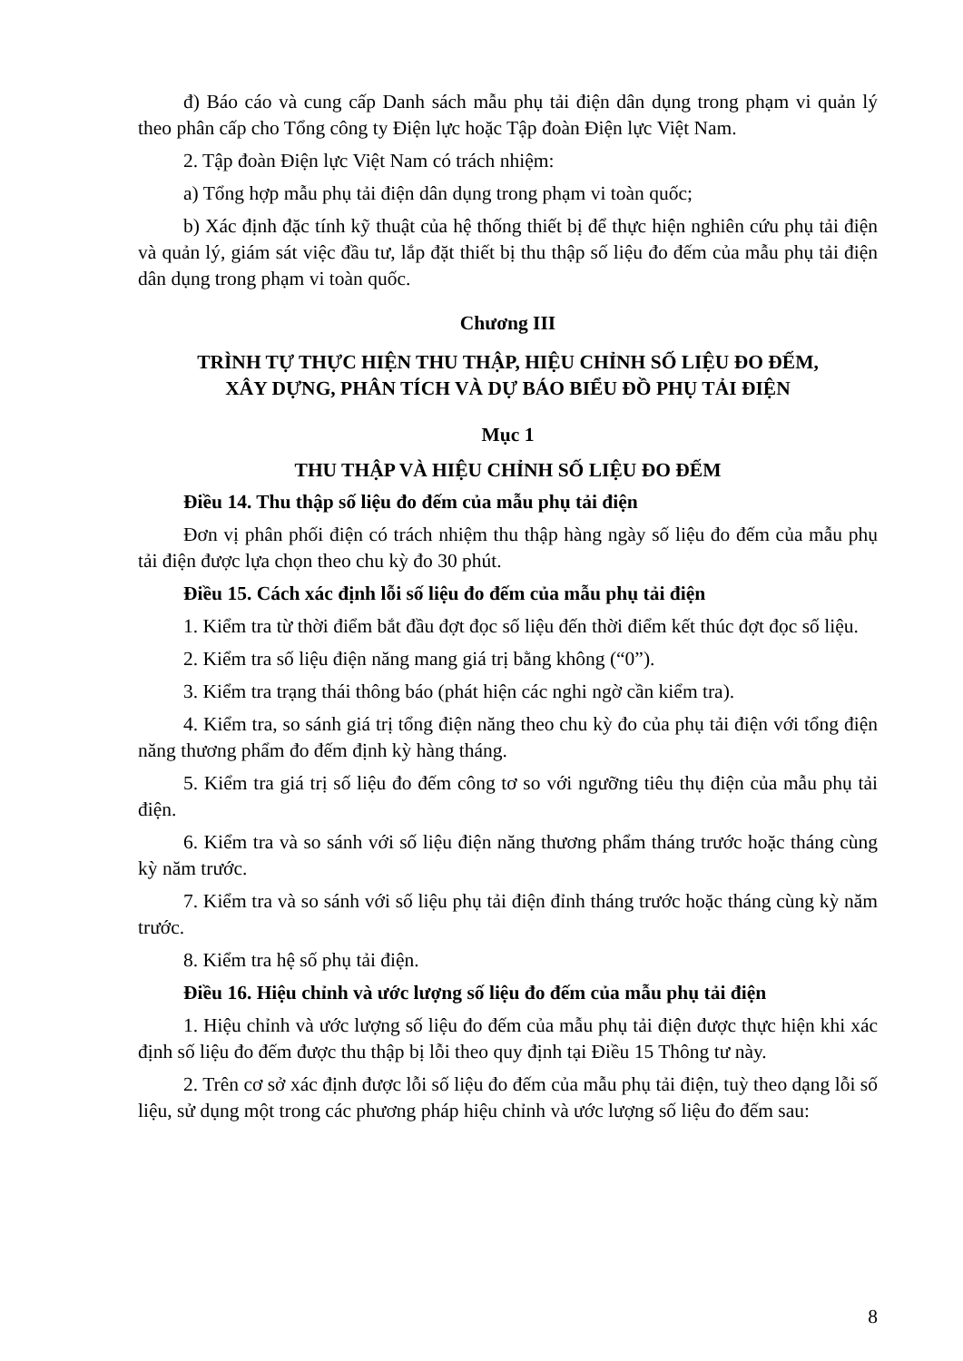đ) Báo cáo và cung cấp Danh sách mẫu phụ tải điện dân dụng trong phạm vi quản lý theo phân cấp cho Tổng công ty Điện lực hoặc Tập đoàn Điện lực Việt Nam.
2. Tập đoàn Điện lực Việt Nam có trách nhiệm:
a) Tổng hợp mẫu phụ tải điện dân dụng trong phạm vi toàn quốc;
b) Xác định đặc tính kỹ thuật của hệ thống thiết bị để thực hiện nghiên cứu phụ tải điện và quản lý, giám sát việc đầu tư, lắp đặt thiết bị thu thập số liệu đo đếm của mẫu phụ tải điện dân dụng trong phạm vi toàn quốc.
Chương III
TRÌNH TỰ THỰC HIỆN THU THẬP, HIỆU CHỈNH SỐ LIỆU ĐO ĐẾM,
XÂY DỰNG, PHÂN TÍCH VÀ DỰ BÁO BIỂU ĐỒ PHỤ TẢI ĐIỆN
Mục 1
THU THẬP VÀ HIỆU CHỈNH SỐ LIỆU ĐO ĐẾM
Điều 14. Thu thập số liệu đo đếm của mẫu phụ tải điện
Đơn vị phân phối điện có trách nhiệm thu thập hàng ngày số liệu đo đếm của mẫu phụ tải điện được lựa chọn theo chu kỳ đo 30 phút.
Điều 15. Cách xác định lỗi số liệu đo đếm của mẫu phụ tải điện
1. Kiểm tra từ thời điểm bắt đầu đợt đọc số liệu đến thời điểm kết thúc đợt đọc số liệu.
2. Kiểm tra số liệu điện năng mang giá trị bằng không (“0”).
3. Kiểm tra trạng thái thông báo (phát hiện các nghi ngờ cần kiểm tra).
4. Kiểm tra, so sánh giá trị tổng điện năng theo chu kỳ đo của phụ tải điện với tổng điện năng thương phẩm đo đếm định kỳ hàng tháng.
5. Kiểm tra giá trị số liệu đo đếm công tơ so với ngưỡng tiêu thụ điện của mẫu phụ tải điện.
6. Kiểm tra và so sánh với số liệu điện năng thương phẩm tháng trước hoặc tháng cùng kỳ năm trước.
7. Kiểm tra và so sánh với số liệu phụ tải điện đỉnh tháng trước hoặc tháng cùng kỳ năm trước.
8. Kiểm tra hệ số phụ tải điện.
Điều 16. Hiệu chỉnh và ước lượng số liệu đo đếm của mẫu phụ tải điện
1. Hiệu chỉnh và ước lượng số liệu đo đếm của mẫu phụ tải điện được thực hiện khi xác định số liệu đo đếm được thu thập bị lỗi theo quy định tại Điều 15 Thông tư này.
2. Trên cơ sở xác định được lỗi số liệu đo đếm của mẫu phụ tải điện, tuỳ theo dạng lỗi số liệu, sử dụng một trong các phương pháp hiệu chỉnh và ước lượng số liệu đo đếm sau:
8